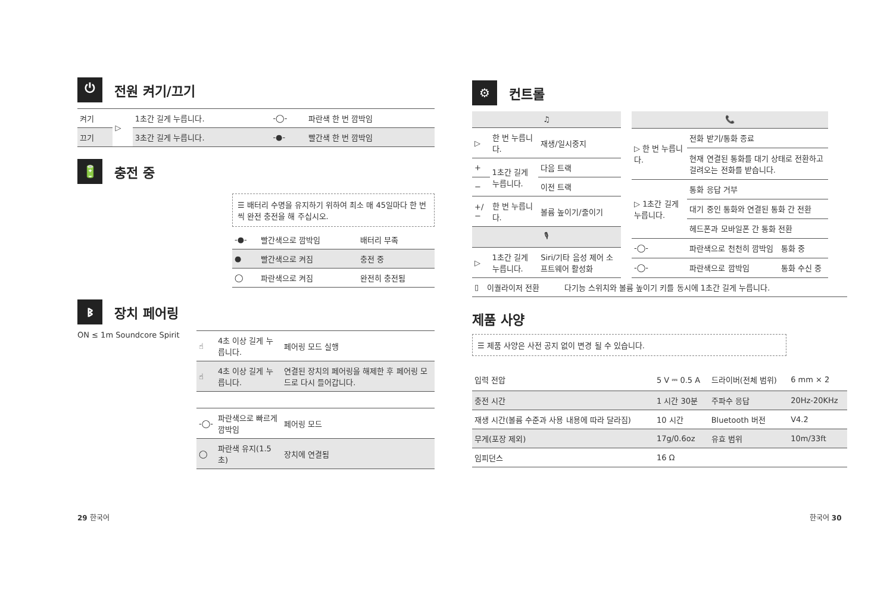⏻ 전원 켜기/끄기
| 켜기 | ▷ | 1초간 길게 누릅니다. | -◯- | 파란색 한 번 깜박임 |
| 끄기 | | 3초간 길게 누릅니다. | -●- | 빨간색 한 번 깜박임 |
🔋 충전 중
☰ 배터리 수명을 유지하기 위하여 최소 매 45일마다 한 번씩 완전 충전을 해 주십시오.
| -●- | 빨간색으로 깜박임 | 배터리 부족 |
| ● | 빨간색으로 켜짐 | 충전 중 |
| ◯ | 파란색으로 켜짐 | 완전히 충전됨 |
ᛒ장치 페어링
ON ≤ 1m Soundcore Spirit
| ☝ | 4초 이상 길게 누릅니다. | 페어링 모드 실행 |
| ☝ | 4초 이상 길게 누릅니다. | 연결된 장치의 페어링을 해제한 후 페어링 모드로 다시 들어갑니다. |
| -◯- | 파란색으로 빠르게 깜박임 | 페어링 모드 |
| ◯ | 파란색 유지(1.5초) | 장치에 연결됨 |
29 한국어
⚙ 컨트롤
| ♫ | | |
| ▷ | 한 번 누릅니다. | 재생/일시중지 |
| + | 1초간 길게 누릅니다. | 다음 트랙 |
| − | | 이전 트랙 |
| +/− | 한 번 누릅니다. | 볼륨 높이기/줄이기 |
| 🎙 | | |
| ▷ | 1초간 길게 누릅니다. | Siri/기타 음성 제어 소프트웨어 활성화 |
| 📞 | | |
| ▷ 한 번 누릅니다. | 전화 받기/통화 종료 | |
| | 현재 연결된 통화를 대기 상태로 전환하고 걸려오는 전화를 받습니다. | |
| ▷ 1초간 길게 누릅니다. | 통화 응답 거부 | |
| | 대기 중인 통화와 연결된 통화 간 전환 | |
| | 헤드폰과 모바일폰 간 통화 전환 | |
| -◯- | 파란색으로 천천히 깜박임 | 통화 중 |
| -◯- | 파란색으로 깜박임 | 통화 수신 중 |
| ▯ | 이퀄라이저 전환 | 다기능 스위치와 볼륨 높이기 키를 동시에 1초간 길게 누릅니다. |
제품 사양
☰ 제품 사양은 사전 공지 없이 변경 될 수 있습니다.
| 입력 전압 | 5 V ⎓ 0.5 A | 드라이버(전체 범위) | 6 mm × 2 |
| 충전 시간 | 1 시간 30분 | 주파수 응답 | 20Hz-20KHz |
| 재생 시간(볼륨 수준과 사용 내용에 따라 달라짐) | 10 시간 | Bluetooth 버전 | V4.2 |
| 무게(포장 제외) | 17g/0.6oz | 유효 범위 | 10m/33ft |
| 임피던스 | 16 Ω | | |
한국어 30